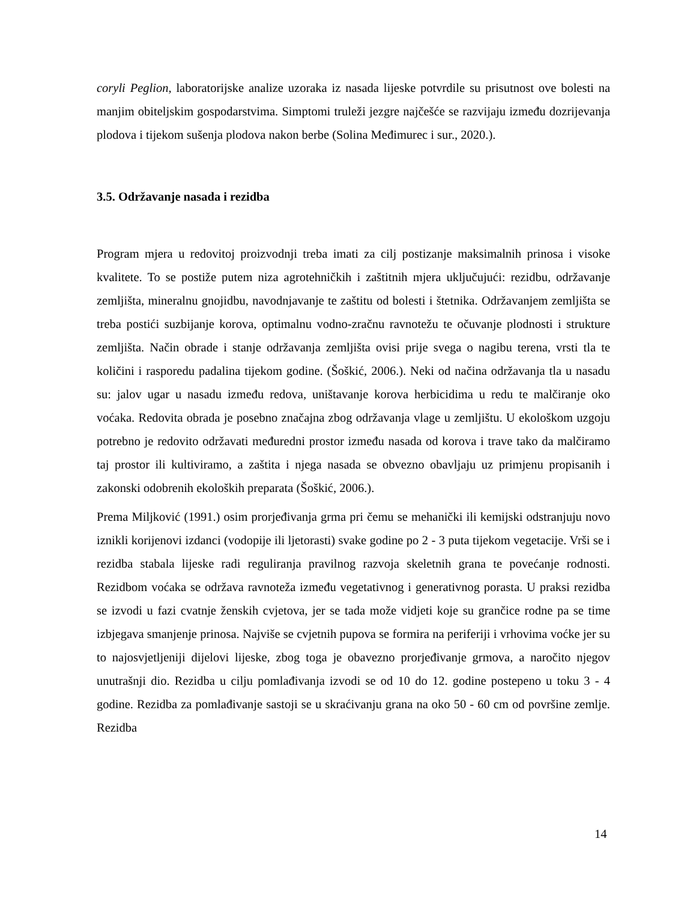coryli Peglion, laboratorijske analize uzoraka iz nasada lijeske potvrdile su prisutnost ove bolesti na manjim obiteljskim gospodarstvima. Simptomi truleži jezgre najčešće se razvijaju između dozrijevanja plodova i tijekom sušenja plodova nakon berbe (Solina Međimurec i sur., 2020.).
3.5. Održavanje nasada i rezidba
Program mjera u redovitoj proizvodnji treba imati za cilj postizanje maksimalnih prinosa i visoke kvalitete. To se postiže putem niza agrotehničkih i zaštitnih mjera uključujući: rezidbu, održavanje zemljišta, mineralnu gnojidbu, navodnjavanje te zaštitu od bolesti i štetnika. Održavanjem zemljišta se treba postići suzbijanje korova, optimalnu vodno-zračnu ravnotežu te očuvanje plodnosti i strukture zemljišta. Način obrade i stanje održavanja zemljišta ovisi prije svega o nagibu terena, vrsti tla te količini i rasporedu padalina tijekom godine. (Šoškić, 2006.). Neki od načina održavanja tla u nasadu su: jalov ugar u nasadu između redova, uništavanje korova herbicidima u redu te malčiranje oko voćaka. Redovita obrada je posebno značajna zbog održavanja vlage u zemljištu. U ekološkom uzgoju potrebno je redovito održavati međuredni prostor između nasada od korova i trave tako da malčiramo taj prostor ili kultiviramo, a zaštita i njega nasada se obvezno obavljaju uz primjenu propisanih i zakonski odobrenih ekoloških preparata (Šoškić, 2006.).
Prema Miljković (1991.) osim prorjeđivanja grma pri čemu se mehanički ili kemijski odstranjuju novo iznikli korijenovi izdanci (vodopije ili ljetorasti) svake godine po 2 - 3 puta tijekom vegetacije. Vrši se i rezidba stabala lijeske radi reguliranja pravilnog razvoja skeletnih grana te povećanje rodnosti. Rezidbom voćaka se održava ravnoteža između vegetativnog i generativnog porasta. U praksi rezidba se izvodi u fazi cvatnje ženskih cvjetova, jer se tada može vidjeti koje su grančice rodne pa se time izbjegava smanjenje prinosa. Najviše se cvjetnih pupova se formira na periferiji i vrhovima voćke jer su to najosvjetljeniji dijelovi lijeske, zbog toga je obavezno prorjeđivanje grmova, a naročito njegov unutrašnji dio. Rezidba u cilju pomlađivanja izvodi se od 10 do 12. godine postepeno u toku 3 - 4 godine. Rezidba za pomlađivanje sastoji se u skraćivanju grana na oko 50 - 60 cm od površine zemlje. Rezidba
14